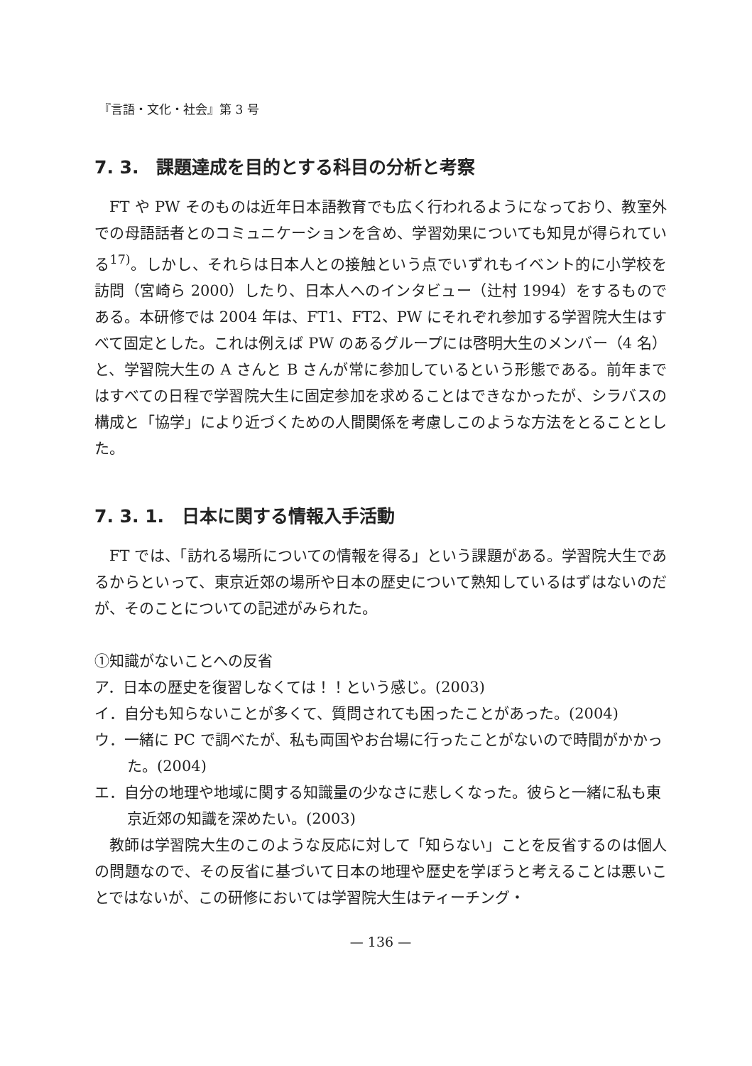『言語・文化・社会』第 3 号
7. 3.　課題達成を目的とする科目の分析と考察
FT や PW そのものは近年日本語教育でも広く行われるようになっており、教室外での母語話者とのコミュニケーションを含め、学習効果についても知見が得られている<sup>17)</sup>。しかし、それらは日本人との接触という点でいずれもイベント的に小学校を訪問（宮崎ら 2000）したり、日本人へのインタビュー（辻村 1994）をするものである。本研修では 2004 年は、FT1、FT2、PW にそれぞれ参加する学習院大生はすべて固定とした。これは例えば PW のあるグループには啓明大生のメンバー（4 名）と、学習院大生の A さんと B さんが常に参加しているという形態である。前年まではすべての日程で学習院大生に固定参加を求めることはできなかったが、シラバスの構成と「協学」により近づくための人間関係を考慮しこのような方法をとることとした。
7. 3. 1.　日本に関する情報入手活動
FT では、「訪れる場所についての情報を得る」という課題がある。学習院大生であるからといって、東京近郊の場所や日本の歴史について熟知しているはずはないのだが、そのことについての記述がみられた。
①知識がないことへの反省
ア．日本の歴史を復習しなくては！！という感じ。(2003)
イ．自分も知らないことが多くて、質問されても困ったことがあった。(2004)
ウ．一緒に PC で調べたが、私も両国やお台場に行ったことがないので時間がかかった。(2004)
エ．自分の地理や地域に関する知識量の少なさに悲しくなった。彼らと一緒に私も東京近郊の知識を深めたい。(2003)
教師は学習院大生のこのような反応に対して「知らない」ことを反省するのは個人の問題なので、その反省に基づいて日本の地理や歴史を学ぼうと考えることは悪いことではないが、この研修においては学習院大生はティーチング・
— 136 —